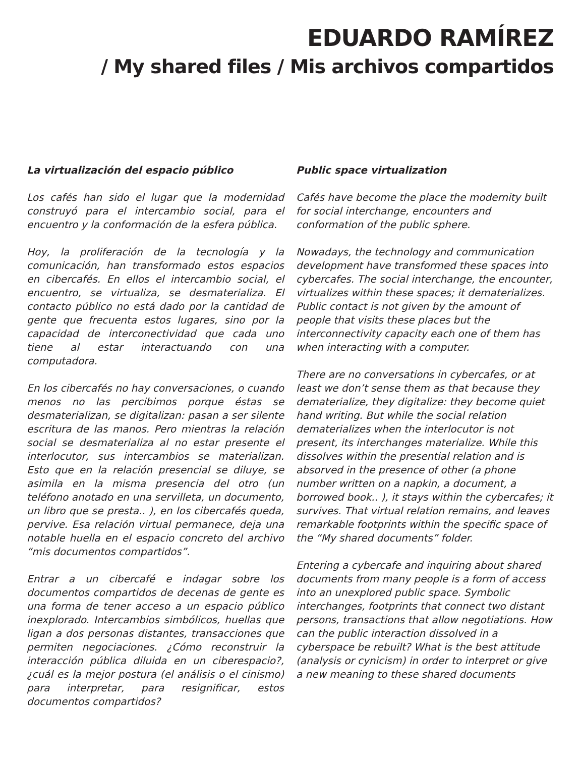EDUARDO RAMÍREZ
/ My shared files / Mis archivos compartidos
La virtualización del espacio público
Los cafés han sido el lugar que la modernidad construyó para el intercambio social, para el encuentro y la conformación de la esfera pública.
Hoy, la proliferación de la tecnología y la comunicación, han transformado estos espacios en cibercafés. En ellos el intercambio social, el encuentro, se virtualiza, se desmaterializa. El contacto público no está dado por la cantidad de gente que frecuenta estos lugares, sino por la capacidad de interconectividad que cada uno tiene al estar interactuando con una computadora.
En los cibercafés no hay conversaciones, o cuando menos no las percibimos porque éstas se desmaterializan, se digitalizan: pasan a ser silente escritura de las manos. Pero mientras la relación social se desmaterializa al no estar presente el interlocutor, sus intercambios se materializan. Esto que en la relación presencial se diluye, se asimila en la misma presencia del otro (un teléfono anotado en una servilleta, un documento, un libro que se presta.. ), en los cibercafés queda, pervive. Esa relación virtual permanece, deja una notable huella en el espacio concreto del archivo “mis documentos compartidos”.
Entrar a un cibercafé e indagar sobre los documentos compartidos de decenas de gente es una forma de tener acceso a un espacio público inexplorado. Intercambios simbólicos, huellas que ligan a dos personas distantes, transacciones que permiten negociaciones. ¿Cómo reconstruir la interacción pública diluida en un ciberespacio?, ¿cuál es la mejor postura (el análisis o el cinismo) para interpretar, para resignificar, estos documentos compartidos?
Public space virtualization
Cafés have become the place the modernity built for social interchange, encounters and conformation of the public sphere.
Nowadays, the technology and communication development have transformed these spaces into cybercafes. The social interchange, the encounter, virtualizes within these spaces; it dematerializes. Public contact is not given by the amount of people that visits these places but the interconnectivity capacity each one of them has when interacting with a computer.
There are no conversations in cybercafes, or at least we don’t sense them as that because they dematerialize, they digitalize: they become quiet hand writing. But while the social relation dematerializes when the interlocutor is not present, its interchanges materialize. While this dissolves within the presential relation and is absorved in the presence of other (a phone number written on a napkin, a document, a borrowed book.. ), it stays within the cybercafes; it survives. That virtual relation remains, and leaves remarkable footprints within the specific space of the “My shared documents” folder.
Entering a cybercafe and inquiring about shared documents from many people is a form of access into an unexplored public space. Symbolic interchanges, footprints that connect two distant persons, transactions that allow negotiations. How can the public interaction dissolved in a cyberspace be rebuilt? What is the best attitude (analysis or cynicism) in order to interpret or give a new meaning to these shared documents